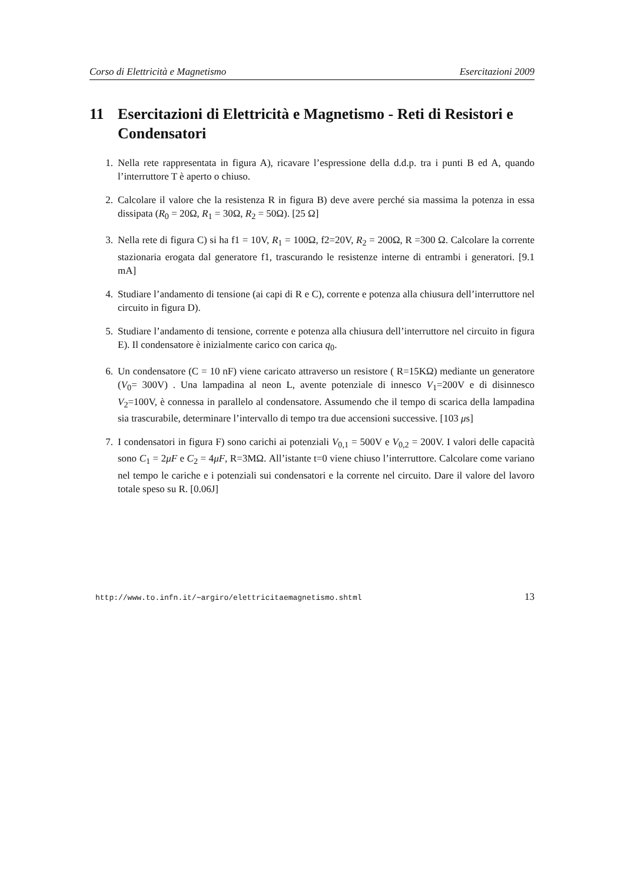Corso di Elettricità e Magnetismo Esercitazioni 2009
11 Esercitazioni di Elettricità e Magnetismo - Reti di Resistori e Condensatori
1. Nella rete rappresentata in figura A), ricavare l’espressione della d.d.p. tra i punti B ed A, quando l’interruttore T è aperto o chiuso.
2. Calcolare il valore che la resistenza R in figura B) deve avere perché sia massima la potenza in essa dissipata (R<sub>0</sub> = 20Ω, R<sub>1</sub> = 30Ω, R<sub>2</sub> = 50Ω). [25 Ω]
3. Nella rete di figura C) si ha f1 = 10V, R<sub>1</sub> = 100Ω, f2=20V, R<sub>2</sub> = 200Ω, R =300 Ω. Calcolare la corrente stazionaria erogata dal generatore f1, trascurando le resistenze interne di entrambi i generatori. [9.1 mA]
4. Studiare l’andamento di tensione (ai capi di R e C), corrente e potenza alla chiusura dell’interruttore nel circuito in figura D).
5. Studiare l’andamento di tensione, corrente e potenza alla chiusura dell’interruttore nel circuito in figura E). Il condensatore è inizialmente carico con carica q<sub>0</sub>.
6. Un condensatore (C = 10 nF) viene caricato attraverso un resistore ( R=15KΩ) mediante un generatore (V<sub>0</sub>= 300V) . Una lampadina al neon L, avente potenziale di innesco V<sub>1</sub>=200V e di disinnesco V<sub>2</sub>=100V, è connessa in parallelo al condensatore. Assumendo che il tempo di scarica della lampadina sia trascurabile, determinare l’intervallo di tempo tra due accensioni successive. [103 μs]
7. I condensatori in figura F) sono carichi ai potenziali V<sub>0,1</sub> = 500V e V<sub>0,2</sub> = 200V. I valori delle capacità sono C<sub>1</sub> = 2μF e C<sub>2</sub> = 4μF, R=3MΩ. All’istante t=0 viene chiuso l’interruttore. Calcolare come variano nel tempo le cariche e i potenziali sui condensatori e la corrente nel circuito. Dare il valore del lavoro totale speso su R. [0.06J]
http://www.to.infn.it/∼argiro/elettricitaemagnetismo.shtml 13